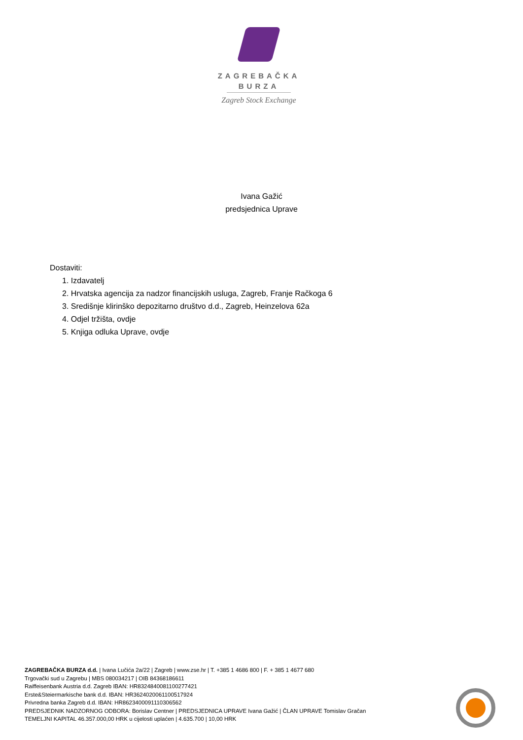ZAGREBAČKA
BURZA
Zagreb Stock Exchange
Ivana Gažić
predsjednica Uprave
Dostaviti:
1. Izdavatelj
2. Hrvatska agencija za nadzor financijskih usluga, Zagreb, Franje Račkoga 6
3. Središnje klirinško depozitarno društvo d.d., Zagreb, Heinzelova 62a
4. Odjel tržišta, ovdje
5. Knjiga odluka Uprave, ovdje
ZAGREBAČKA BURZA d.d. | Ivana Lučića 2a/22 | Zagreb | www.zse.hr | T. +385 1 4686 800 | F. + 385 1 4677 680
Trgovački sud u Zagrebu | MBS 080034217 | OIB 84368186611
Raiffeisenbank Austria d.d. Zagreb IBAN: HR8324840081100277421
Erste&Steiermarkische bank d.d. IBAN: HR3624020061100517924
Privredna banka Zagreb d.d. IBAN: HR8623400091110306562
PREDSJEDNIK NADZORNOG ODBORA: Borislav Centner | PREDSJEDNICA UPRAVE Ivana Gažić | ČLAN UPRAVE Tomislav Gračan
TEMELJNI KAPITAL 46.357.000,00 HRK u cijelosti uplaćen | 4.635.700 | 10,00 HRK